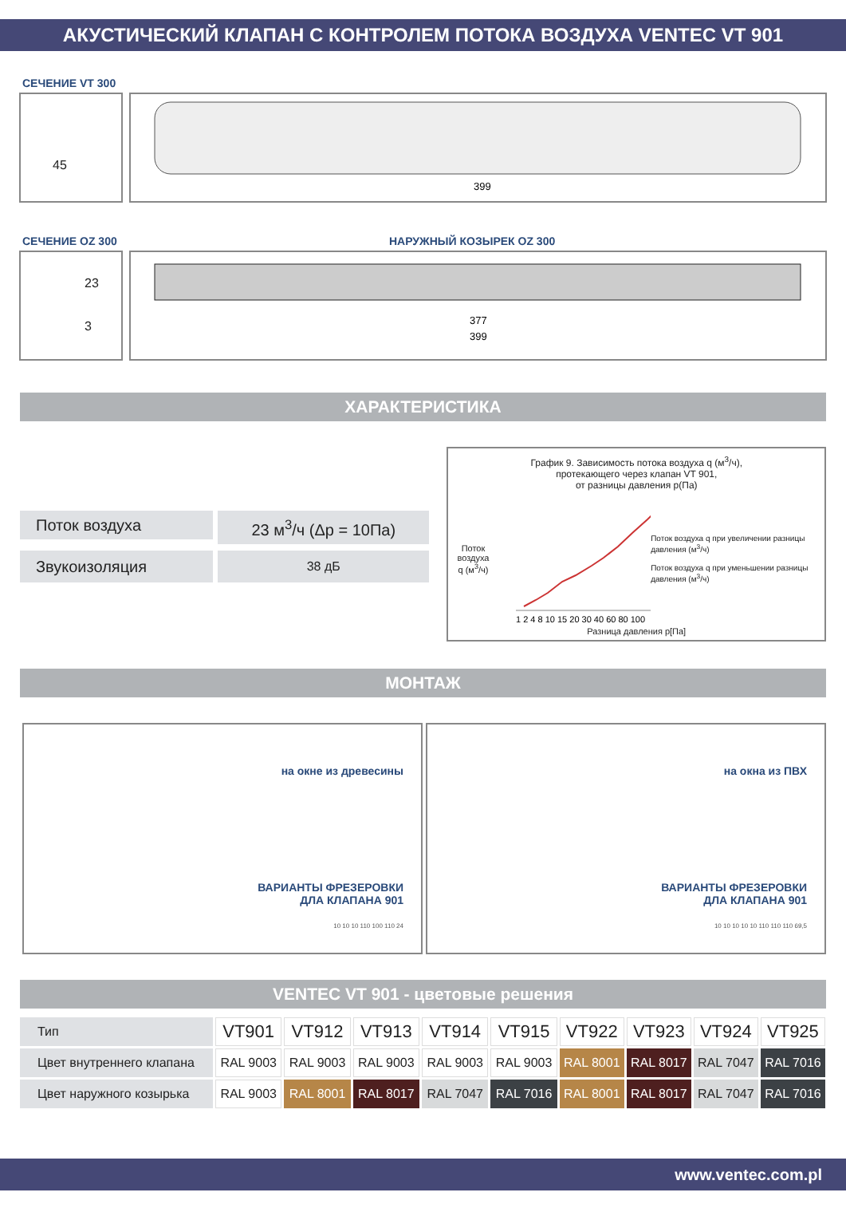АКУСТИЧЕСКИЙ КЛАПАН С КОНТРОЛЕМ ПОТОКА ВОЗДУХА VENTEC VT 901
СЕЧЕНИЕ VT 300
45
399
СЕЧЕНИЕ OZ 300 НАРУЖНЫЙ КОЗЫРЕК OZ 300
23
3
377
399
ХАРАКТЕРИСТИКА
Поток воздуха
23 м<sup>3</sup>/ч (Δp = 10Па)
Звукоизоляция
38 дБ
График 9. Зависимость потока воздуха q (м<sup>3</sup>/ч),
протекающего через клапан VT 901,
от разницы давления p(Па)
Поток воздуха q (м<sup>3</sup>/ч)
1 2 4 8 10 15 20 30 40 60 80 100
Поток воздуха q при увеличении разницы давления (м<sup>3</sup>/ч)
Поток воздуха q при уменьшении разницы давления (м<sup>3</sup>/ч)
Разница давления p[Па]
МОНТАЖ
на окне из древесины
ВАРИАНТЫ ФРЕЗЕРОВКИ
ДЛА КЛАПАНА 901
10 10 10 110 100 110 24
на окна из ПВХ
ВАРИАНТЫ ФРЕЗЕРОВКИ
ДЛА КЛАПАНА 901
10 10 10 10 10 110 110 110 69,5
VENTEC VT 901 - цветовые решения
| Тип | VT901 | VT912 | VT913 | VT914 | VT915 | VT922 | VT923 | VT924 | VT925 |
| Цвет внутреннего клапана | RAL 9003 | RAL 9003 | RAL 9003 | RAL 9003 | RAL 9003 | RAL 8001 | RAL 8017 | RAL 7047 | RAL 7016 |
| Цвет наружного козырька | RAL 9003 | RAL 8001 | RAL 8017 | RAL 7047 | RAL 7016 | RAL 8001 | RAL 8017 | RAL 7047 | RAL 7016 |
www.ventec.com.pl